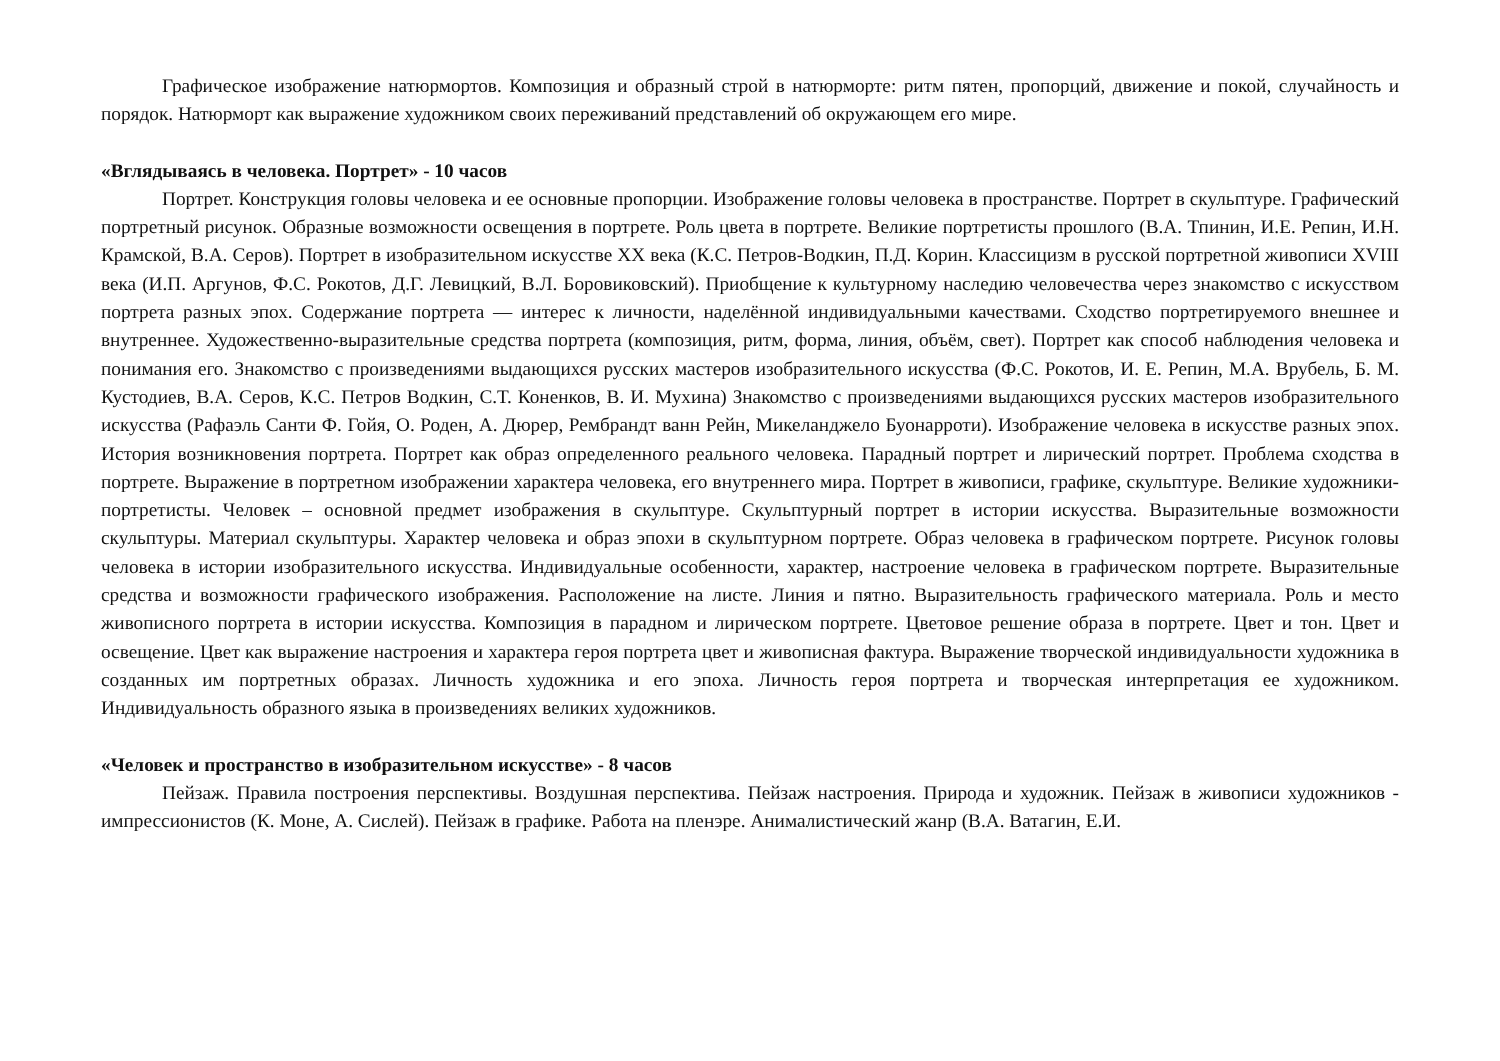Графическое изображение натюрмортов. Композиция и образный строй в натюрморте: ритм пятен, пропорций, движение и покой, случайность и порядок. Натюрморт как выражение художником своих переживаний представлений об окружающем его мире.
«Вглядываясь в человека. Портрет» - 10 часов
Портрет. Конструкция головы человека и ее основные пропорции. Изображение головы человека в пространстве. Портрет в скульптуре. Графический портретный рисунок. Образные возможности освещения в портрете. Роль цвета в портрете. Великие портретисты прошлого (В.А. Тпинин, И.Е. Репин, И.Н. Крамской, В.А. Серов). Портрет в изобразительном искусстве XX века (К.С. Петров-Водкин, П.Д. Корин. Классицизм в русской портретной живописи XVIII века (И.П. Аргунов, Ф.С. Рокотов, Д.Г. Левицкий, В.Л. Боровиковский). Приобщение к культурному наследию человечества через знакомство с искусством портрета разных эпох. Содержание портрета — интерес к личности, наделённой индивидуальными качествами. Сходство портретируемого внешнее и внутреннее. Художественно-выразительные средства портрета (композиция, ритм, форма, линия, объём, свет). Портрет как способ наблюдения человека и понимания его. Знакомство с произведениями выдающихся русских мастеров изобразительного искусства (Ф.С. Рокотов, И. Е. Репин, М.А. Врубель, Б. М. Кустодиев, В.А. Серов, К.С. Петров Водкин, С.Т. Коненков, В. И. Мухина) Знакомство с произведениями выдающихся русских мастеров изобразительного искусства (Рафаэль Санти Ф. Гойя, О. Роден, А. Дюрер, Рембрандт ванн Рейн, Микеланджело Буонарроти). Изображение человека в искусстве разных эпох. История возникновения портрета. Портрет как образ определенного реального человека. Парадный портрет и лирический портрет. Проблема сходства в портрете. Выражение в портретном изображении характера человека, его внутреннего мира. Портрет в живописи, графике, скульптуре. Великие художники-портретисты. Человек – основной предмет изображения в скульптуре. Скульптурный портрет в истории искусства. Выразительные возможности скульптуры. Материал скульптуры. Характер человека и образ эпохи в скульптурном портрете. Образ человека в графическом портрете. Рисунок головы человека в истории изобразительного искусства. Индивидуальные особенности, характер, настроение человека в графическом портрете. Выразительные средства и возможности графического изображения. Расположение на листе. Линия и пятно. Выразительность графического материала. Роль и место живописного портрета в истории искусства. Композиция в парадном и лирическом портрете. Цветовое решение образа в портрете. Цвет и тон. Цвет и освещение. Цвет как выражение настроения и характера героя портрета цвет и живописная фактура. Выражение творческой индивидуальности художника в созданных им портретных образах. Личность художника и его эпоха. Личность героя портрета и творческая интерпретация ее художником. Индивидуальность образного языка в произведениях великих художников.
«Человек и пространство в изобразительном искусстве» - 8 часов
Пейзаж. Правила построения перспективы. Воздушная перспектива. Пейзаж настроения. Природа и художник. Пейзаж в живописи художников - импрессионистов (К. Моне, А. Сислей). Пейзаж в графике. Работа на пленэре. Анималистический жанр (В.А. Ватагин, Е.И.